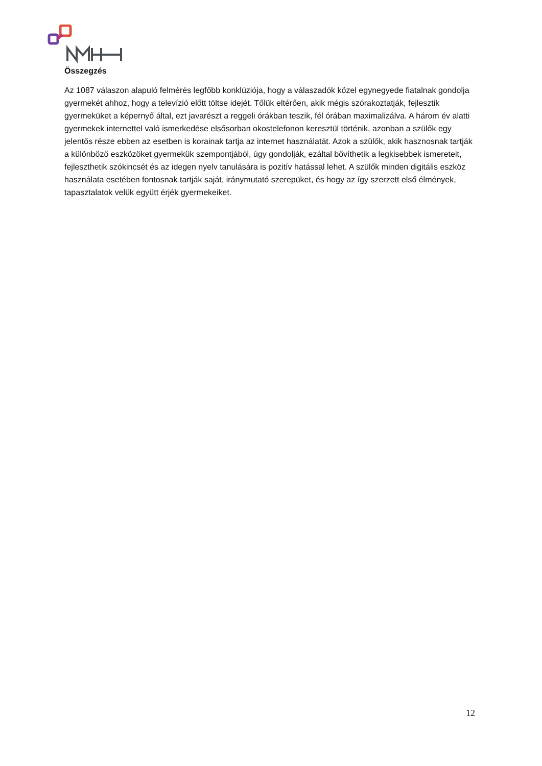Összegzés
Az 1087 válaszon alapuló felmérés legfőbb konklúziója, hogy a válaszadók közel egynegyede fiatalnak gondolja gyermekét ahhoz, hogy a televízió előtt töltse idejét. Tőlük eltérően, akik mégis szórakoztatják, fejlesztik gyermeküket a képernyő által, ezt javarészt a reggeli órákban teszik, fél órában maximalizálva. A három év alatti gyermekek internettel való ismerkedése elsősorban okostelefonon keresztül történik, azonban a szülők egy jelentős része ebben az esetben is korainak tartja az internet használatát. Azok a szülők, akik hasznosnak tartják a különböző eszközöket gyermekük szempontjából, úgy gondolják, ezáltal bővíthetik a legkisebbek ismereteit, fejleszthetik szókincsét és az idegen nyelv tanulására is pozitív hatással lehet. A szülők minden digitális eszköz használata esetében fontosnak tartják saját, iránymutató szerepüket, és hogy az így szerzett első élmények, tapasztalatok velük együtt érjék gyermekeiket.
12